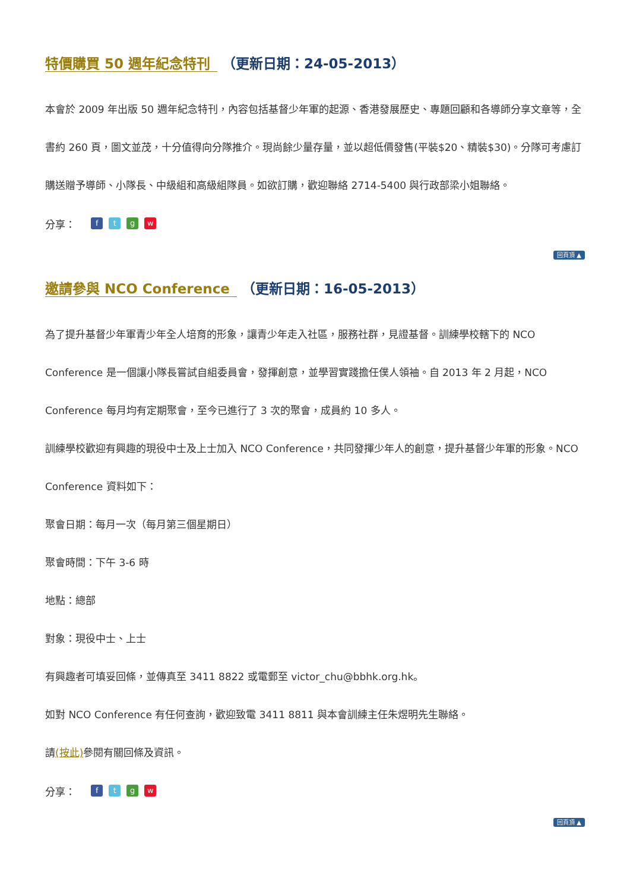特價購買 50 週年紀念特刊 （更新日期：24-05-2013）
本會於 2009 年出版 50 週年紀念特刊，內容包括基督少年軍的起源、香港發展歷史、專題回顧和各導師分享文章等，全書約 260 頁，圖文並茂，十分值得向分隊推介。現尚餘少量存量，並以超低價發售(平裝$20、精裝$30)。分隊可考慮訂購送贈予導師、小隊長、中級組和高級組隊員。如欲訂購，歡迎聯絡 2714-5400 與行政部梁小姐聯絡。
分享： ftgw
回頁頂 ▲
邀請參與 NCO Conference （更新日期：16-05-2013）
為了提升基督少年軍青少年全人培育的形象，讓青少年走入社區，服務社群，見證基督。訓練學校轄下的 NCO Conference 是一個讓小隊長嘗試自組委員會，發揮創意，並學習實踐擔任僕人領袖。自 2013 年 2 月起，NCO Conference 每月均有定期聚會，至今已進行了 3 次的聚會，成員約 10 多人。
訓練學校歡迎有興趣的現役中士及上士加入 NCO Conference，共同發揮少年人的創意，提升基督少年軍的形象。NCO Conference 資料如下：
聚會日期：每月一次（每月第三個星期日）
聚會時間：下午 3-6 時
地點：總部
對象：現役中士、上士
有興趣者可填妥回條，並傳真至 3411 8822 或電郵至 victor_chu@bbhk.org.hk。
如對 NCO Conference 有任何查詢，歡迎致電 3411 8811 與本會訓練主任朱煜明先生聯絡。
請(按此) 參閱有關回條及資訊。
分享： ftgw
回頁頂 ▲